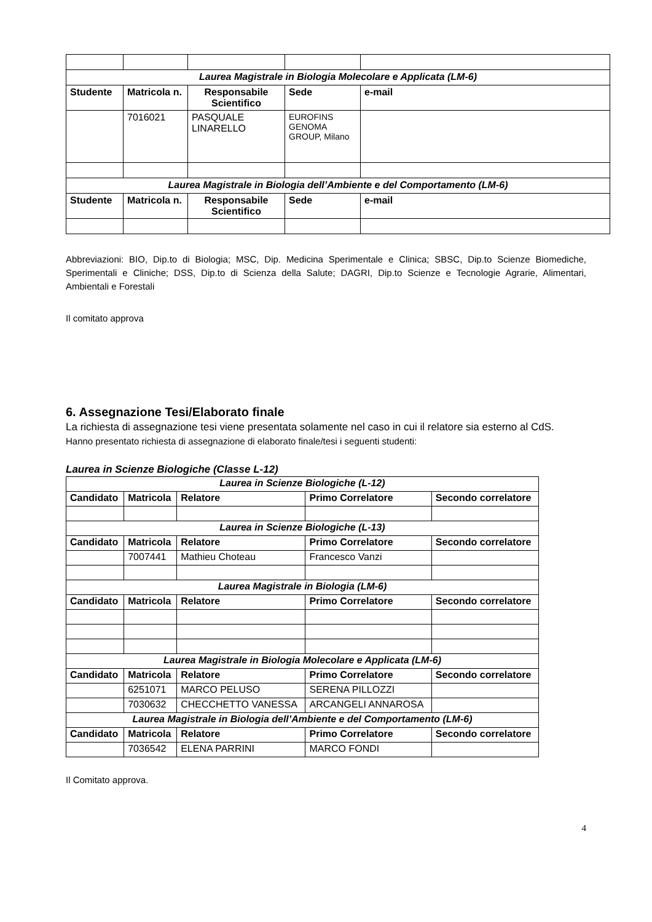| Laurea Magistrale in Biologia Molecolare e Applicata (LM-6) | | | | |
| Studente | Matricola n. | Responsabile Scientifico | Sede | e-mail |
| | 7016021 | PASQUALE LINARELLO | EUROFINS GENOMA GROUP, Milano | |
| Laurea Magistrale in Biologia dell’Ambiente e del Comportamento (LM-6) | | | | |
| Studente | Matricola n. | Responsabile Scientifico | Sede | e-mail |
Abbreviazioni: BIO, Dip.to di Biologia; MSC, Dip. Medicina Sperimentale e Clinica; SBSC, Dip.to Scienze Biomediche, Sperimentali e Cliniche; DSS, Dip.to di Scienza della Salute; DAGRI, Dip.to Scienze e Tecnologie Agrarie, Alimentari, Ambientali e Forestali
Il comitato approva
6. Assegnazione Tesi/Elaborato finale
La richiesta di assegnazione tesi viene presentata solamente nel caso in cui il relatore sia esterno al CdS.
Hanno presentato richiesta di assegnazione di elaborato finale/tesi i seguenti studenti:
Laurea in Scienze Biologiche (Classe L-12)
| Laurea in Scienze Biologiche (L-12) | | | | |
| Candidato | Matricola | Relatore | Primo Correlatore | Secondo correlatore |
| Laurea in Scienze Biologiche (L-13) | | | | |
| Candidato | Matricola | Relatore | Primo Correlatore | Secondo correlatore |
| | 7007441 | Mathieu Choteau | Francesco Vanzi | |
| Laurea Magistrale in Biologia (LM-6) | | | | |
| Candidato | Matricola | Relatore | Primo Correlatore | Secondo correlatore |
| Laurea Magistrale in Biologia Molecolare e Applicata (LM-6) | | | | |
| Candidato | Matricola | Relatore | Primo Correlatore | Secondo correlatore |
| | 6251071 | MARCO PELUSO | SERENA PILLOZZI | |
| | 7030632 | CHECCHETTO VANESSA | ARCANGELI ANNAROSA | |
| Laurea Magistrale in Biologia dell’Ambiente e del Comportamento (LM-6) | | | | |
| Candidato | Matricola | Relatore | Primo Correlatore | Secondo correlatore |
| | 7036542 | ELENA PARRINI | MARCO FONDI | |
Il Comitato approva.
4